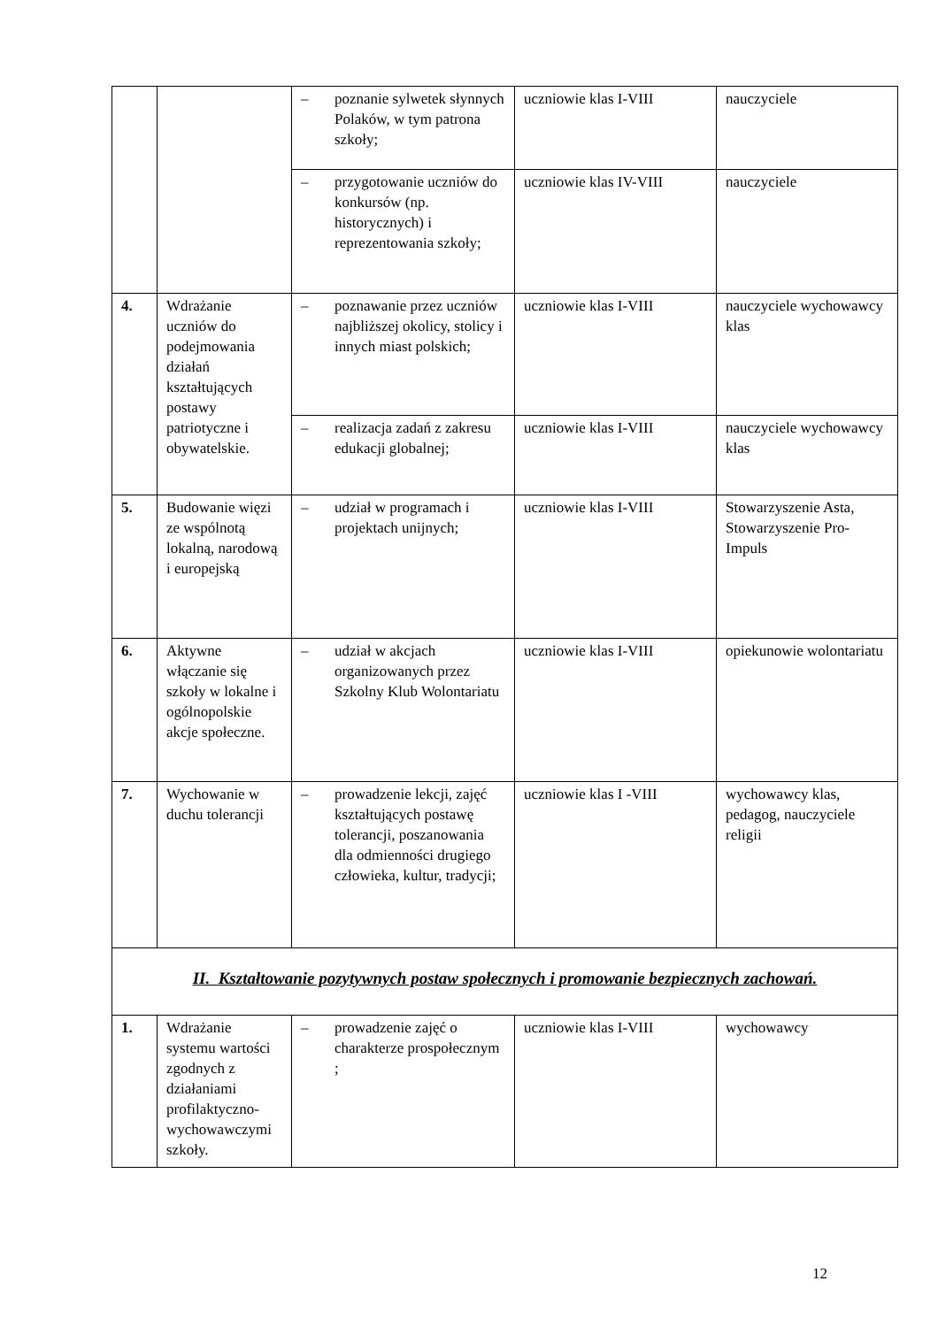| | | – poznanie sylwetek słynnych Polaków, w tym patrona szkoły; | uczniowie klas I-VIII | nauczyciele |
| | | – przygotowanie uczniów do konkursów (np. historycznych) i reprezentowania szkoły; | uczniowie klas IV-VIII | nauczyciele |
| 4. | Wdrażanie uczniów do podejmowania działań kształtujących postawy patriotyczne i obywatelskie. | – poznawanie przez uczniów najbliższej okolicy, stolicy i innych miast polskich; | uczniowie klas I-VIII | nauczyciele wychowawcy klas |
| | | – realizacja zadań z zakresu edukacji globalnej; | uczniowie klas I-VIII | nauczyciele wychowawcy klas |
| 5. | Budowanie więzi ze wspólnotą lokalną, narodową i europejską | – udział w programach i projektach unijnych; | uczniowie klas I-VIII | Stowarzyszenie Asta, Stowarzyszenie Pro-Impuls |
| 6. | Aktywne włączanie się szkoły w lokalne i ogólnopolskie akcje społeczne. | – udział w akcjach organizowanych przez Szkolny Klub Wolontariatu | uczniowie klas I-VIII | opiekunowie wolontariatu |
| 7. | Wychowanie w duchu tolerancji | – prowadzenie lekcji, zajęć kształtujących postawę tolerancji, poszanowania dla odmienności drugiego człowieka, kultur, tradycji; | uczniowie klas I -VIII | wychowawcy klas, pedagog, nauczyciele religii |
| II. Kształtowanie pozytywnych postaw społecznych i promowanie bezpiecznych zachowań. | | | | |
| 1. | Wdrażanie systemu wartości zgodnych z działaniami profilaktyczno-wychowawczymi szkoły. | – prowadzenie zajęć o charakterze prospołecznym ; | uczniowie klas I-VIII | wychowawcy |
12